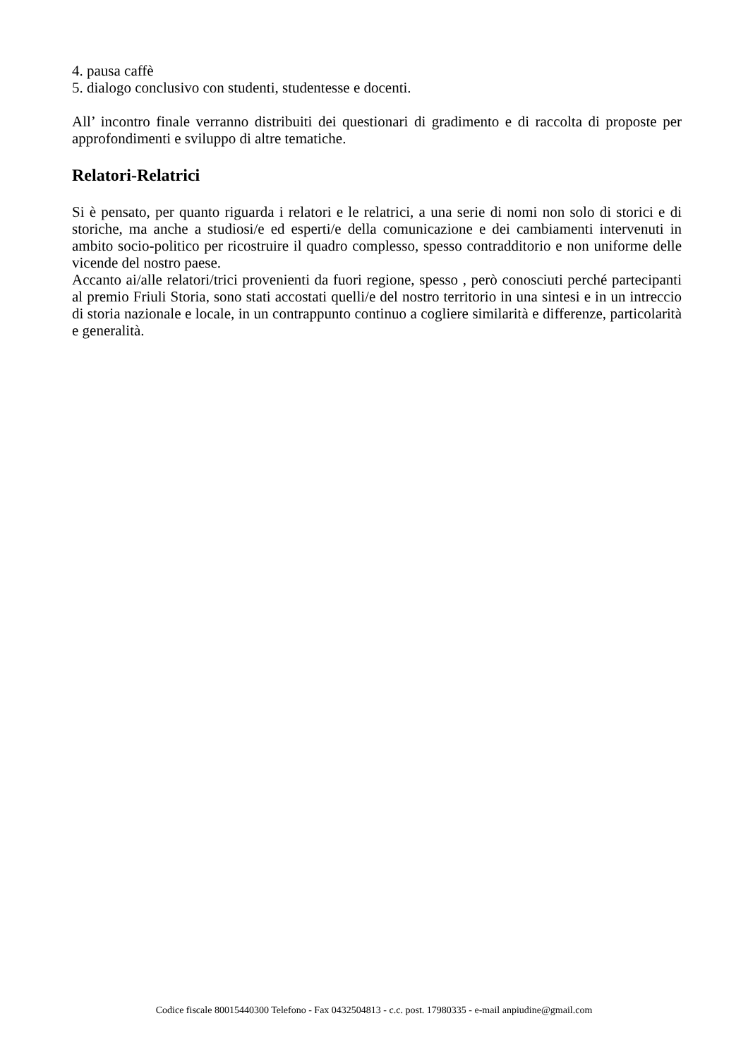4. pausa caffè
5. dialogo conclusivo con studenti, studentesse e docenti.
All’ incontro finale verranno distribuiti dei questionari di gradimento e di raccolta di proposte per approfondimenti e sviluppo di altre tematiche.
Relatori-Relatrici
Si è pensato, per quanto riguarda i relatori e le relatrici, a una serie di nomi non solo di storici e di storiche, ma anche a studiosi/e ed esperti/e della comunicazione e dei cambiamenti intervenuti in ambito socio-politico per ricostruire il quadro complesso, spesso contradditorio e non uniforme delle vicende del nostro paese.
Accanto ai/alle relatori/trici provenienti da fuori regione, spesso , però conosciuti perché partecipanti al premio Friuli Storia, sono stati accostati quelli/e del nostro territorio in una sintesi e in un intreccio di storia nazionale e locale, in un contrappunto continuo a cogliere similarità e differenze, particolarità e generalità.
Codice fiscale 80015440300 Telefono - Fax 0432504813 - c.c. post. 17980335 - e-mail anpiudine@gmail.com